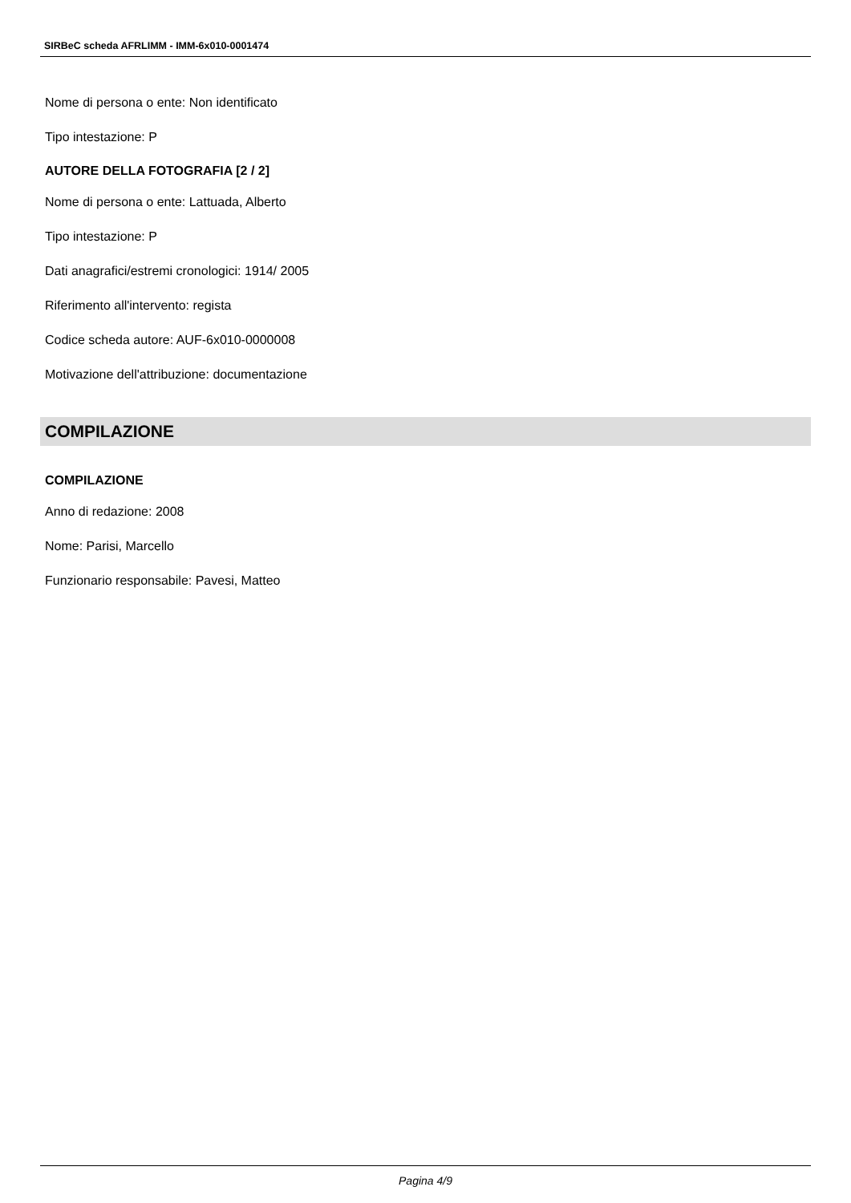SIRBeC scheda AFRLIMM - IMM-6x010-0001474
Nome di persona o ente: Non identificato
Tipo intestazione: P
AUTORE DELLA FOTOGRAFIA [2 / 2]
Nome di persona o ente: Lattuada, Alberto
Tipo intestazione: P
Dati anagrafici/estremi cronologici: 1914/ 2005
Riferimento all'intervento: regista
Codice scheda autore: AUF-6x010-0000008
Motivazione dell'attribuzione: documentazione
COMPILAZIONE
COMPILAZIONE
Anno di redazione: 2008
Nome: Parisi, Marcello
Funzionario responsabile: Pavesi, Matteo
Pagina 4/9